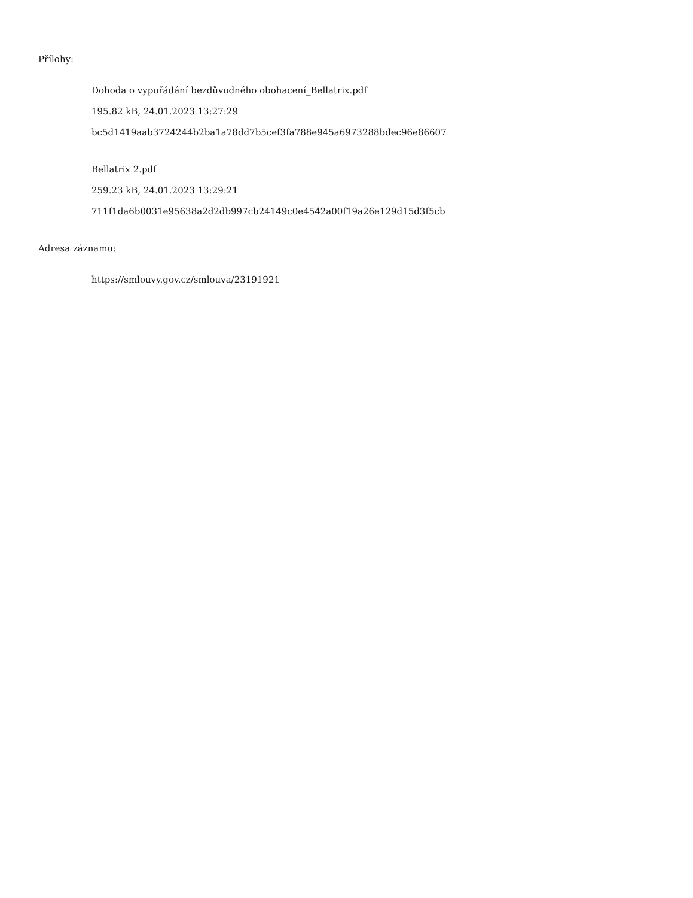Přílohy:
Dohoda o vypořádání bezdůvodného obohacení_Bellatrix.pdf
195.82 kB, 24.01.2023 13:27:29
bc5d1419aab3724244b2ba1a78dd7b5cef3fa788e945a6973288bdec96e86607
Bellatrix 2.pdf
259.23 kB, 24.01.2023 13:29:21
711f1da6b0031e95638a2d2db997cb24149c0e4542a00f19a26e129d15d3f5cb
Adresa záznamu:
https://smlouvy.gov.cz/smlouva/23191921